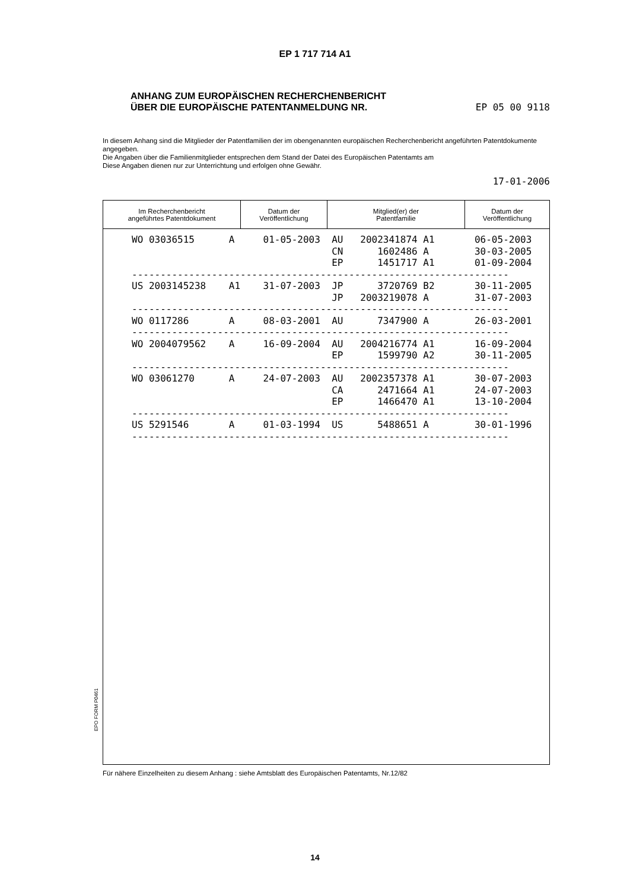EP 1 717 714 A1
ANHANG ZUM EUROPÄISCHEN RECHERCHENBERICHT
ÜBER DIE EUROPÄISCHE PATENTANMELDUNG NR.
EP 05 00 9118
In diesem Anhang sind die Mitglieder der Patentfamilien der im obengenannten europäischen Recherchenbericht angeführten Patentdokumente angegeben.
Die Angaben über die Familienmitglieder entsprechen dem Stand der Datei des Europäischen Patentamts am
Diese Angaben dienen nur zur Unterrichtung und erfolgen ohne Gewähr.
17-01-2006
| Im Recherchenbericht angeführtes Patentdokument | Datum der Veröffentlichung | Mitglied(er) der Patentfamilie | Datum der Veröffentlichung |
| --- | --- | --- | --- |
WO 03036515 A 01-05-2003 AU 2002341874 A1 06-05-2003 CN 1602486 A 30-03-2005 EP 1451717 A1 01-09-2004 ------------------------------------------------------------------ US 2003145238 A1 31-07-2003 JP 3720769 B2 30-11-2005 JP 2003219078 A 31-07-2003 ------------------------------------------------------------------ WO 0117286 A 08-03-2001 AU 7347900 A 26-03-2001 ------------------------------------------------------------------ WO 2004079562 A 16-09-2004 AU 2004216774 A1 16-09-2004 EP 1599790 A2 30-11-2005 ------------------------------------------------------------------ WO 03061270 A 24-07-2003 AU 2002357378 A1 30-07-2003 CA 2471664 A1 24-07-2003 EP 1466470 A1 13-10-2004 ------------------------------------------------------------------ US 5291546 A 01-03-1994 US 5488651 A 30-01-1996 ------------------------------------------------------------------
EPO FORM P0461
Für nähere Einzelheiten zu diesem Anhang : siehe Amtsblatt des Europäischen Patentamts, Nr.12/82
14